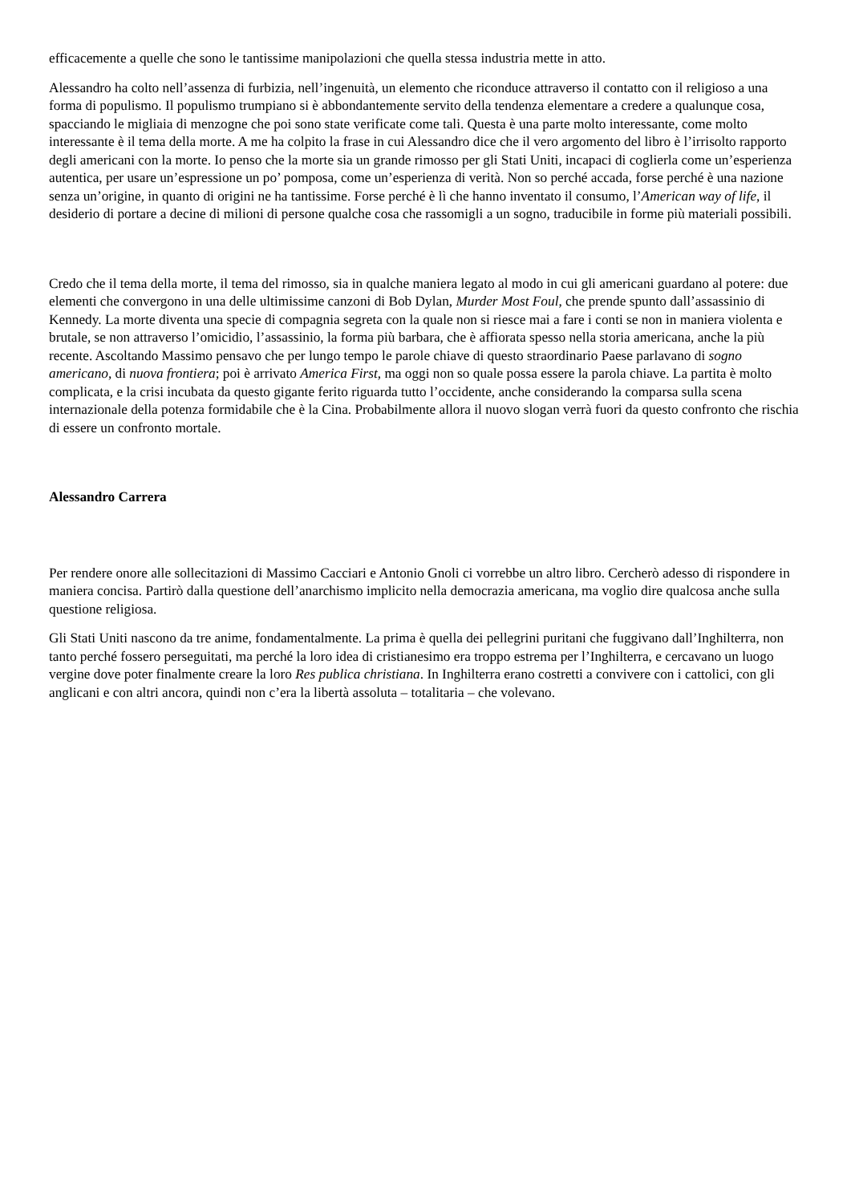efficacemente a quelle che sono le tantissime manipolazioni che quella stessa industria mette in atto.
Alessandro ha colto nell’assenza di furbizia, nell’ingenuità, un elemento che riconduce attraverso il contatto con il religioso a una forma di populismo. Il populismo trumpiano si è abbondantemente servito della tendenza elementare a credere a qualunque cosa, spacciando le migliaia di menzogne che poi sono state verificate come tali. Questa è una parte molto interessante, come molto interessante è il tema della morte. A me ha colpito la frase in cui Alessandro dice che il vero argomento del libro è l’irrisolto rapporto degli americani con la morte. Io penso che la morte sia un grande rimosso per gli Stati Uniti, incapaci di coglierla come un’esperienza autentica, per usare un’espressione un po’ pomposa, come un’esperienza di verità. Non so perché accada, forse perché è una nazione senza un’origine, in quanto di origini ne ha tantissime. Forse perché è lì che hanno inventato il consumo, l’American way of life, il desiderio di portare a decine di milioni di persone qualche cosa che rassomigli a un sogno, traducibile in forme più materiali possibili.
Credo che il tema della morte, il tema del rimosso, sia in qualche maniera legato al modo in cui gli americani guardano al potere: due elementi che convergono in una delle ultimissime canzoni di Bob Dylan, Murder Most Foul, che prende spunto dall’assassinio di Kennedy. La morte diventa una specie di compagnia segreta con la quale non si riesce mai a fare i conti se non in maniera violenta e brutale, se non attraverso l’omicidio, l’assassinio, la forma più barbara, che è affiorata spesso nella storia americana, anche la più recente. Ascoltando Massimo pensavo che per lungo tempo le parole chiave di questo straordinario Paese parlavano di sogno americano, di nuova frontiera; poi è arrivato America First, ma oggi non so quale possa essere la parola chiave. La partita è molto complicata, e la crisi incubata da questo gigante ferito riguarda tutto l’occidente, anche considerando la comparsa sulla scena internazionale della potenza formidabile che è la Cina. Probabilmente allora il nuovo slogan verrà fuori da questo confronto che rischia di essere un confronto mortale.
Alessandro Carrera
Per rendere onore alle sollecitazioni di Massimo Cacciari e Antonio Gnoli ci vorrebbe un altro libro. Cercherò adesso di rispondere in maniera concisa. Partirò dalla questione dell’anarchismo implicito nella democrazia americana, ma voglio dire qualcosa anche sulla questione religiosa.
Gli Stati Uniti nascono da tre anime, fondamentalmente. La prima è quella dei pellegrini puritani che fuggivano dall’Inghilterra, non tanto perché fossero perseguitati, ma perché la loro idea di cristianesimo era troppo estrema per l’Inghilterra, e cercavano un luogo vergine dove poter finalmente creare la loro Res publica christiana. In Inghilterra erano costretti a convivere con i cattolici, con gli anglicani e con altri ancora, quindi non c’era la libertà assoluta – totalitaria – che volevano.